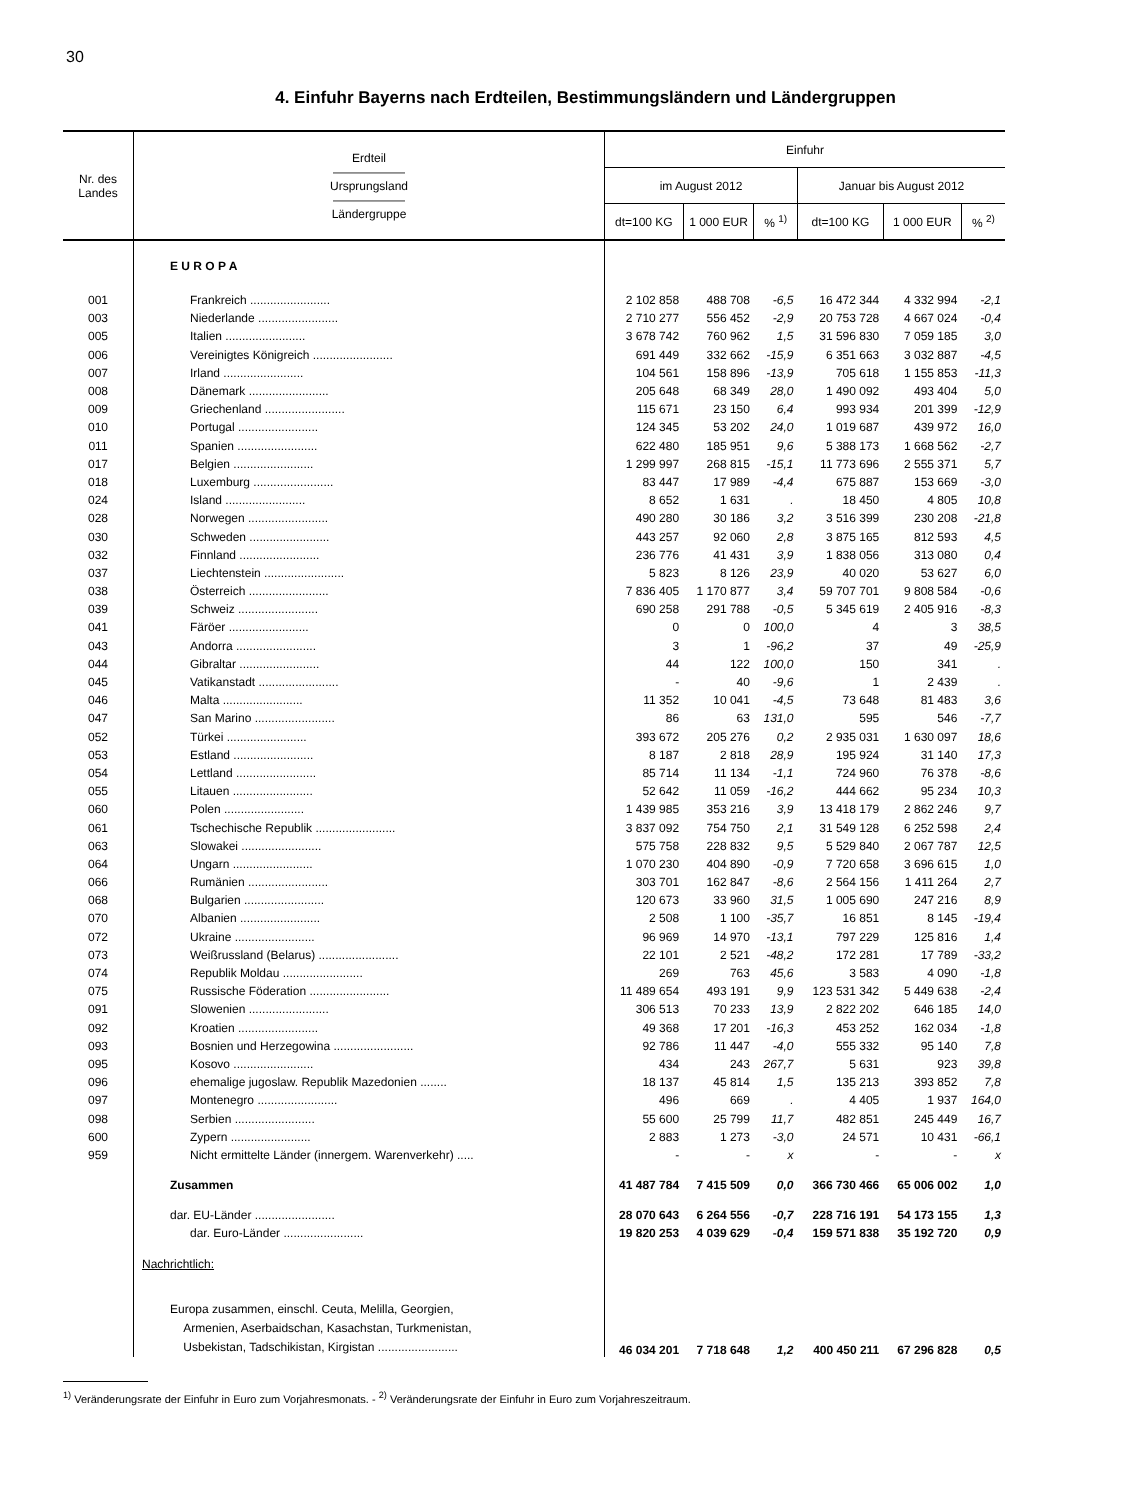30
4. Einfuhr Bayerns nach Erdteilen, Bestimmungsländern und Ländergruppen
| Nr. des Landes | Erdteil —————— Ursprungsland —————— Ländergruppe | Einfuhr | | | | | |
| --- | --- | --- | --- | --- | --- | --- | --- |
| | | im August 2012 | | | Januar bis August 2012 | | |
| | | dt=100 KG | 1 000 EUR | % <sup>1)</sup> | dt=100 KG | 1 000 EUR | % <sup>2)</sup> |
| | E U R O P A | | | | | | |
| 001 | Frankreich ........................ | 2 102 858 | 488 708 | -6,5 | 16 472 344 | 4 332 994 | -2,1 |
| 003 | Niederlande ........................ | 2 710 277 | 556 452 | -2,9 | 20 753 728 | 4 667 024 | -0,4 |
| 005 | Italien ........................ | 3 678 742 | 760 962 | 1,5 | 31 596 830 | 7 059 185 | 3,0 |
| 006 | Vereinigtes Königreich ........................ | 691 449 | 332 662 | -15,9 | 6 351 663 | 3 032 887 | -4,5 |
| 007 | Irland ........................ | 104 561 | 158 896 | -13,9 | 705 618 | 1 155 853 | -11,3 |
| 008 | Dänemark ........................ | 205 648 | 68 349 | 28,0 | 1 490 092 | 493 404 | 5,0 |
| 009 | Griechenland ........................ | 115 671 | 23 150 | 6,4 | 993 934 | 201 399 | -12,9 |
| 010 | Portugal ........................ | 124 345 | 53 202 | 24,0 | 1 019 687 | 439 972 | 16,0 |
| 011 | Spanien ........................ | 622 480 | 185 951 | 9,6 | 5 388 173 | 1 668 562 | -2,7 |
| 017 | Belgien ........................ | 1 299 997 | 268 815 | -15,1 | 11 773 696 | 2 555 371 | 5,7 |
| 018 | Luxemburg ........................ | 83 447 | 17 989 | -4,4 | 675 887 | 153 669 | -3,0 |
| 024 | Island ........................ | 8 652 | 1 631 | . | 18 450 | 4 805 | 10,8 |
| 028 | Norwegen ........................ | 490 280 | 30 186 | 3,2 | 3 516 399 | 230 208 | -21,8 |
| 030 | Schweden ........................ | 443 257 | 92 060 | 2,8 | 3 875 165 | 812 593 | 4,5 |
| 032 | Finnland ........................ | 236 776 | 41 431 | 3,9 | 1 838 056 | 313 080 | 0,4 |
| 037 | Liechtenstein ........................ | 5 823 | 8 126 | 23,9 | 40 020 | 53 627 | 6,0 |
| 038 | Österreich ........................ | 7 836 405 | 1 170 877 | 3,4 | 59 707 701 | 9 808 584 | -0,6 |
| 039 | Schweiz ........................ | 690 258 | 291 788 | -0,5 | 5 345 619 | 2 405 916 | -8,3 |
| 041 | Färöer ........................ | 0 | 0 | 100,0 | 4 | 3 | 38,5 |
| 043 | Andorra ........................ | 3 | 1 | -96,2 | 37 | 49 | -25,9 |
| 044 | Gibraltar ........................ | 44 | 122 | 100,0 | 150 | 341 | . |
| 045 | Vatikanstadt ........................ | - | 40 | -9,6 | 1 | 2 439 | . |
| 046 | Malta ........................ | 11 352 | 10 041 | -4,5 | 73 648 | 81 483 | 3,6 |
| 047 | San Marino ........................ | 86 | 63 | 131,0 | 595 | 546 | -7,7 |
| 052 | Türkei ........................ | 393 672 | 205 276 | 0,2 | 2 935 031 | 1 630 097 | 18,6 |
| 053 | Estland ........................ | 8 187 | 2 818 | 28,9 | 195 924 | 31 140 | 17,3 |
| 054 | Lettland ........................ | 85 714 | 11 134 | -1,1 | 724 960 | 76 378 | -8,6 |
| 055 | Litauen ........................ | 52 642 | 11 059 | -16,2 | 444 662 | 95 234 | 10,3 |
| 060 | Polen ........................ | 1 439 985 | 353 216 | 3,9 | 13 418 179 | 2 862 246 | 9,7 |
| 061 | Tschechische Republik ........................ | 3 837 092 | 754 750 | 2,1 | 31 549 128 | 6 252 598 | 2,4 |
| 063 | Slowakei ........................ | 575 758 | 228 832 | 9,5 | 5 529 840 | 2 067 787 | 12,5 |
| 064 | Ungarn ........................ | 1 070 230 | 404 890 | -0,9 | 7 720 658 | 3 696 615 | 1,0 |
| 066 | Rumänien ........................ | 303 701 | 162 847 | -8,6 | 2 564 156 | 1 411 264 | 2,7 |
| 068 | Bulgarien ........................ | 120 673 | 33 960 | 31,5 | 1 005 690 | 247 216 | 8,9 |
| 070 | Albanien ........................ | 2 508 | 1 100 | -35,7 | 16 851 | 8 145 | -19,4 |
| 072 | Ukraine ........................ | 96 969 | 14 970 | -13,1 | 797 229 | 125 816 | 1,4 |
| 073 | Weißrussland (Belarus) ........................ | 22 101 | 2 521 | -48,2 | 172 281 | 17 789 | -33,2 |
| 074 | Republik Moldau ........................ | 269 | 763 | 45,6 | 3 583 | 4 090 | -1,8 |
| 075 | Russische Föderation ........................ | 11 489 654 | 493 191 | 9,9 | 123 531 342 | 5 449 638 | -2,4 |
| 091 | Slowenien ........................ | 306 513 | 70 233 | 13,9 | 2 822 202 | 646 185 | 14,0 |
| 092 | Kroatien ........................ | 49 368 | 17 201 | -16,3 | 453 252 | 162 034 | -1,8 |
| 093 | Bosnien und Herzegowina ........................ | 92 786 | 11 447 | -4,0 | 555 332 | 95 140 | 7,8 |
| 095 | Kosovo ........................ | 434 | 243 | 267,7 | 5 631 | 923 | 39,8 |
| 096 | ehemalige jugoslaw. Republik Mazedonien ........ | 18 137 | 45 814 | 1,5 | 135 213 | 393 852 | 7,8 |
| 097 | Montenegro ........................ | 496 | 669 | . | 4 405 | 1 937 | 164,0 |
| 098 | Serbien ........................ | 55 600 | 25 799 | 11,7 | 482 851 | 245 449 | 16,7 |
| 600 | Zypern ........................ | 2 883 | 1 273 | -3,0 | 24 571 | 10 431 | -66,1 |
| 959 | Nicht ermittelte Länder (innergem. Warenverkehr) ..... | - | - | x | - | - | x |
| | Zusammen | 41 487 784 | 7 415 509 | 0,0 | 366 730 466 | 65 006 002 | 1,0 |
| | dar. EU-Länder ........................ | 28 070 643 | 6 264 556 | -0,7 | 228 716 191 | 54 173 155 | 1,3 |
| | dar. Euro-Länder ........................ | 19 820 253 | 4 039 629 | -0,4 | 159 571 838 | 35 192 720 | 0,9 |
| | Nachrichtlich: | | | | | | |
| | Europa zusammen, einschl. Ceuta, Melilla, Georgien, Armenien, Aserbaidschan, Kasachstan, Turkmenistan, Usbekistan, Tadschikistan, Kirgistan ........................ | 46 034 201 | 7 718 648 | 1,2 | 400 450 211 | 67 296 828 | 0,5 |
<sup>1)</sup> Veränderungsrate der Einfuhr in Euro zum Vorjahresmonats. - <sup>2)</sup> Veränderungsrate der Einfuhr in Euro zum Vorjahreszeitraum.